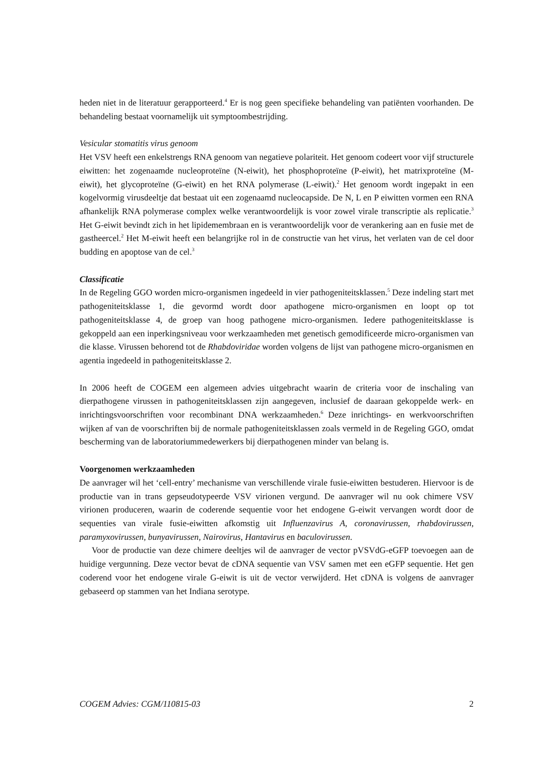heden niet in de literatuur gerapporteerd.<sup>4</sup> Er is nog geen specifieke behandeling van patiënten voorhanden. De behandeling bestaat voornamelijk uit symptoombestrijding.
Vesicular stomatitis virus genoom
Het VSV heeft een enkelstrengs RNA genoom van negatieve polariteit. Het genoom codeert voor vijf structurele eiwitten: het zogenaamde nucleoproteïne (N-eiwit), het phosphoproteïne (P-eiwit), het matrixproteïne (M-eiwit), het glycoproteïne (G-eiwit) en het RNA polymerase (L-eiwit).<sup>2</sup> Het genoom wordt ingepakt in een kogelvormig virusdeeltje dat bestaat uit een zogenaamd nucleocapside. De N, L en P eiwitten vormen een RNA afhankelijk RNA polymerase complex welke verantwoordelijk is voor zowel virale transcriptie als replicatie.<sup>3</sup> Het G-eiwit bevindt zich in het lipidemembraan en is verantwoordelijk voor de verankering aan en fusie met de gastheercel.<sup>2</sup> Het M-eiwit heeft een belangrijke rol in de constructie van het virus, het verlaten van de cel door budding en apoptose van de cel.<sup>3</sup>
Classificatie
In de Regeling GGO worden micro-organismen ingedeeld in vier pathogeniteitsklassen.<sup>5</sup> Deze indeling start met pathogeniteitsklasse 1, die gevormd wordt door apathogene micro-organismen en loopt op tot pathogeniteitsklasse 4, de groep van hoog pathogene micro-organismen. Iedere pathogeniteitsklasse is gekoppeld aan een inperkingsniveau voor werkzaamheden met genetisch gemodificeerde micro-organismen van die klasse. Virussen behorend tot de Rhabdoviridae worden volgens de lijst van pathogene micro-organismen en agentia ingedeeld in pathogeniteitsklasse 2.
In 2006 heeft de COGEM een algemeen advies uitgebracht waarin de criteria voor de inschaling van dierpathogene virussen in pathogeniteitsklassen zijn aangegeven, inclusief de daaraan gekoppelde werk- en inrichtingsvoorschriften voor recombinant DNA werkzaamheden.<sup>6</sup> Deze inrichtings- en werkvoorschriften wijken af van de voorschriften bij de normale pathogeniteitsklassen zoals vermeld in de Regeling GGO, omdat bescherming van de laboratoriummedewerkers bij dierpathogenen minder van belang is.
Voorgenomen werkzaamheden
De aanvrager wil het ‘cell-entry’ mechanisme van verschillende virale fusie-eiwitten bestuderen. Hiervoor is de productie van in trans gepseudotypeerde VSV virionen vergund. De aanvrager wil nu ook chimere VSV virionen produceren, waarin de coderende sequentie voor het endogene G-eiwit vervangen wordt door de sequenties van virale fusie-eiwitten afkomstig uit Influenzavirus A, coronavirussen, rhabdovirussen, paramyxovirussen, bunyavirussen, Nairovirus, Hantavirus en baculovirussen.
Voor de productie van deze chimere deeltjes wil de aanvrager de vector pVSVdG-eGFP toevoegen aan de huidige vergunning. Deze vector bevat de cDNA sequentie van VSV samen met een eGFP sequentie. Het gen coderend voor het endogene virale G-eiwit is uit de vector verwijderd. Het cDNA is volgens de aanvrager gebaseerd op stammen van het Indiana serotype.
COGEM Advies: CGM/110815-03 2